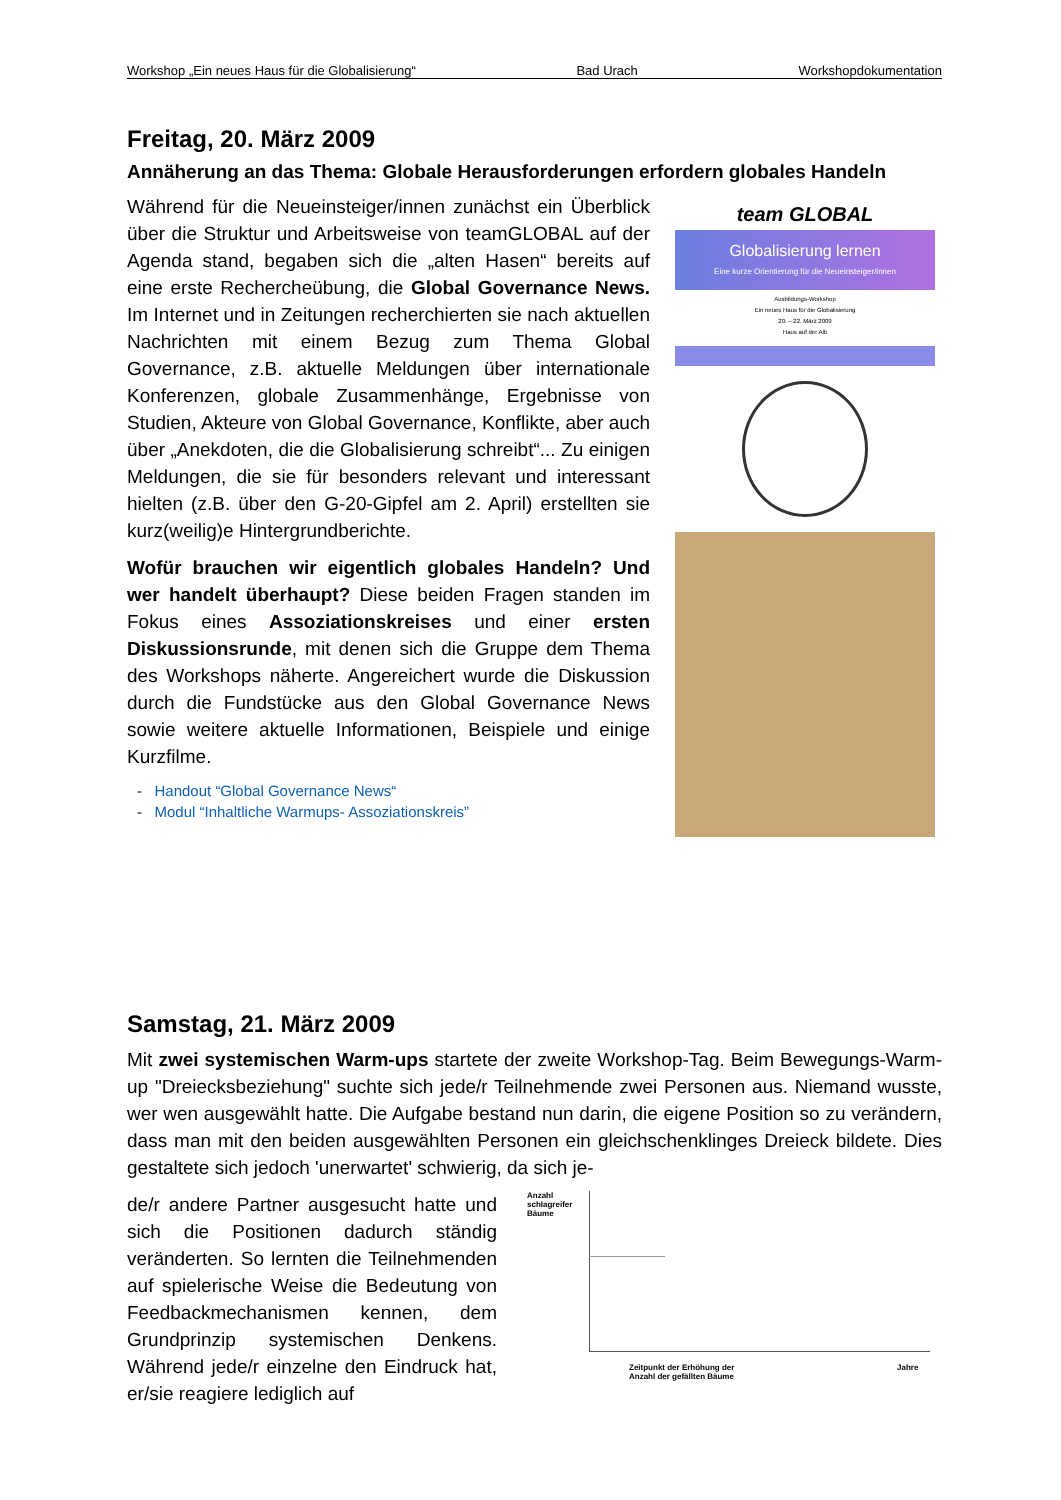Workshop „Ein neues Haus für die Globalisierung“Bad Urach Workshopdokumentation
Freitag, 20. März 2009
Annäherung an das Thema: Globale Herausforderungen erfordern globales Handeln
Während für die Neueinsteiger/innen zunächst ein Überblick über die Struktur und Arbeitsweise von teamGLOBAL auf der Agenda stand, begaben sich die „alten Hasen“ bereits auf eine erste Rechercheübung, die Global Governance News. Im Internet und in Zeitungen recherchierten sie nach aktuellen Nachrichten mit einem Bezug zum Thema Global Governance, z.B. aktuelle Meldungen über internationale Konferenzen, globale Zusammenhänge, Ergebnisse von Studien, Akteure von Global Governance, Konflikte, aber auch über „Anekdoten, die die Globalisierung schreibt“... Zu einigen Meldungen, die sie für besonders relevant und interessant hielten (z.B. über den G-20-Gipfel am 2. April) erstellten sie kurz(weilig)e Hintergrundberichte.
Wofür brauchen wir eigentlich globales Handeln? Und wer handelt überhaupt? Diese beiden Fragen standen im Fokus eines Assoziationskreises und einer ersten Diskussionsrunde, mit denen sich die Gruppe dem Thema des Workshops näherte. Angereichert wurde die Diskussion durch die Fundstücke aus den Global Governance News sowie weitere aktuelle Informationen, Beispiele und einige Kurzfilme.
- Handout “Global Governance News“
- Modul “Inhaltliche Warmups- Assoziationskreis”
team GLOBAL
Globalisierung lernen
Eine kurze Orientierung für die Neueinsteiger/innen
Ausbildungs-Workshop
Ein neues Haus für die Globalisierung
20. – 22. März 2009
Haus auf der Alb
Samstag, 21. März 2009
Mit zwei systemischen Warm-ups startete der zweite Workshop-Tag. Beim Bewegungs-Warm-up "Dreiecksbeziehung" suchte sich jede/r Teilnehmende zwei Personen aus. Niemand wusste, wer wen ausgewählt hatte. Die Aufgabe bestand nun darin, die eigene Position so zu verändern, dass man mit den beiden ausgewählten Personen ein gleichschenklinges Dreieck bildete. Dies gestaltete sich jedoch 'unerwartet' schwierig, da sich je-
de/r andere Partner ausgesucht hatte und sich die Positionen dadurch ständig veränderten. So lernten die Teilnehmenden auf spielerische Weise die Bedeutung von Feedbackmechanismen kennen, dem Grundprinzip systemischen Denkens. Während jede/r einzelne den Eindruck hat, er/sie reagiere lediglich auf
Anzahl
schlagreifer
Bäume
Zeitpunkt der Erhöhung der
Anzahl der gefällten Bäume
Jahre